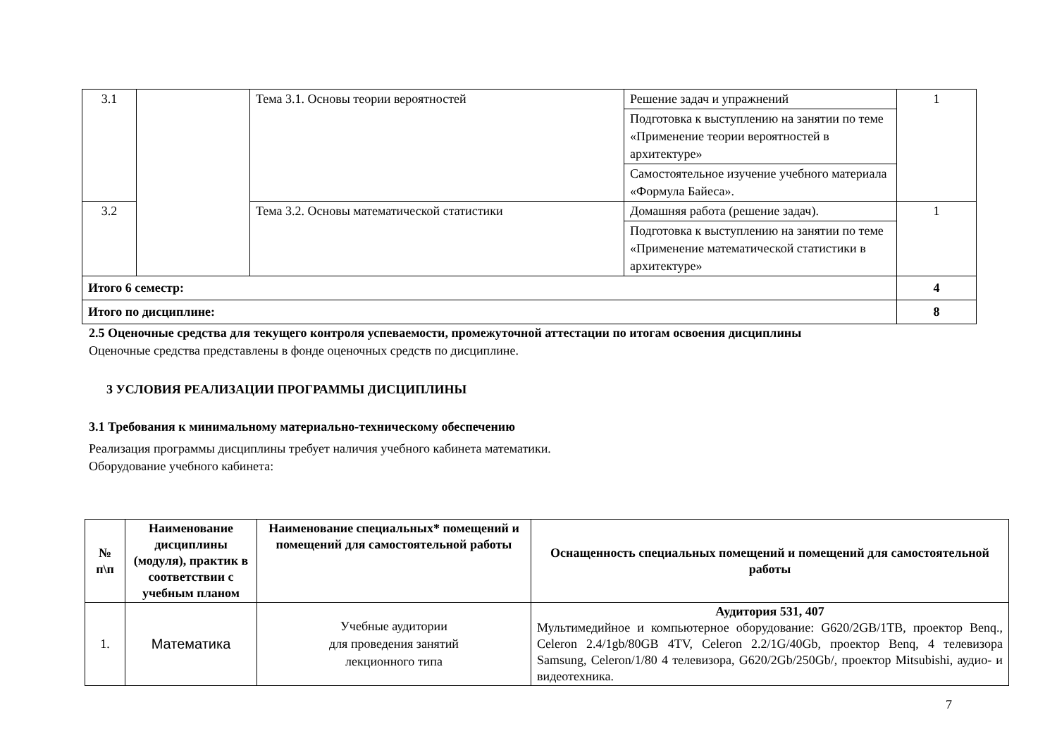| 3.1 | | Тема 3.1. Основы теории вероятностей | Решение задач и упражнений | 1 |
| | | | Подготовка к выступлению на занятии по теме «Применение теории вероятностей в архитектуре» | |
| | | | Самостоятельное изучение учебного материала «Формула Байеса». | |
| 3.2 | | Тема 3.2. Основы математической статистики | Домашняя работа (решение задач). | 1 |
| | | | Подготовка к выступлению на занятии по теме «Применение математической статистики в архитектуре» | |
| Итого 6 семестр: | | | | 4 |
| Итого по дисциплине: | | | | 8 |
2.5 Оценочные средства для текущего контроля успеваемости, промежуточной аттестации по итогам освоения дисциплины
Оценочные средства представлены в фонде оценочных средств по дисциплине.
3 УСЛОВИЯ РЕАЛИЗАЦИИ ПРОГРАММЫ ДИСЦИПЛИНЫ
3.1 Требования к минимальному материально-техническому обеспечению
Реализация программы дисциплины требует наличия учебного кабинета математики.
Оборудование учебного кабинета:
| № п\п | Наименование дисциплины (модуля), практик в соответствии с учебным планом | Наименование специальных* помещений и помещений для самостоятельной работы | Оснащенность специальных помещений и помещений для самостоятельной работы |
| --- | --- | --- | --- |
| 1. | Математика | Учебные аудитории для проведения занятий лекционного типа | Аудитория 531, 407 Мультимедийное и компьютерное оборудование: G620/2GB/1TB, проектор Benq., Celeron 2.4/1gb/80GB 4TV, Celeron 2.2/1G/40Gb, проектор Benq, 4 телевизора Samsung, Celeron/1/80 4 телевизора, G620/2Gb/250Gb/, проектор Mitsubishi, аудио- и видеотехника. |
7